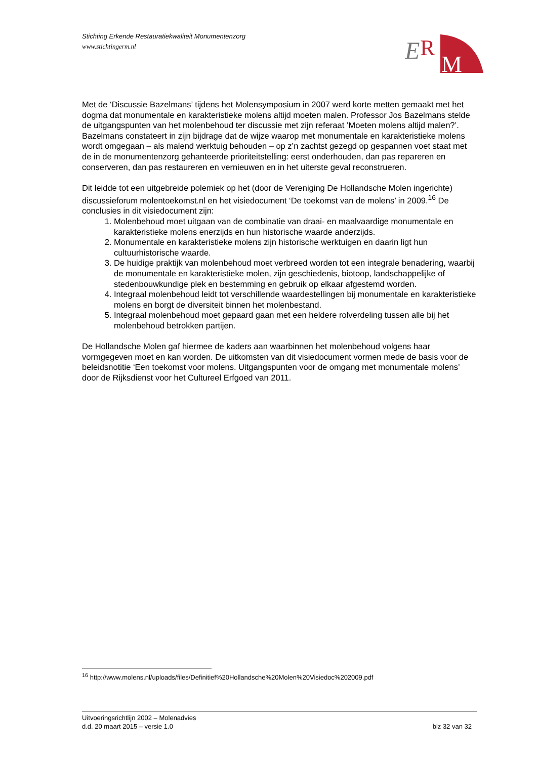Stichting Erkende Restauratiekwaliteit Monumentenzorg
www.stichtingerm.nl
E
R
M
Met de ‘Discussie Bazelmans’ tijdens het Molensymposium in 2007 werd korte metten gemaakt met het dogma dat monumentale en karakteristieke molens altijd moeten malen. Professor Jos Bazelmans stelde de uitgangspunten van het molenbehoud ter discussie met zijn referaat ’Moeten molens altijd malen?’. Bazelmans constateert in zijn bijdrage dat de wijze waarop met monumentale en karakteristieke molens wordt omgegaan – als malend werktuig behouden – op z’n zachtst gezegd op gespannen voet staat met de in de monumentenzorg gehanteerde prioriteitstelling: eerst onderhouden, dan pas repareren en conserveren, dan pas restaureren en vernieuwen en in het uiterste geval reconstrueren.
Dit leidde tot een uitgebreide polemiek op het (door de Vereniging De Hollandsche Molen ingerichte) discussieforum molentoekomst.nl en het visiedocument ‘De toekomst van de molens’ in 2009.<sup>16</sup> De conclusies in dit visiedocument zijn:
1. Molenbehoud moet uitgaan van de combinatie van draai- en maalvaardige monumentale en karakteristieke molens enerzijds en hun historische waarde anderzijds.
2. Monumentale en karakteristieke molens zijn historische werktuigen en daarin ligt hun cultuurhistorische waarde.
3. De huidige praktijk van molenbehoud moet verbreed worden tot een integrale benadering, waarbij de monumentale en karakteristieke molen, zijn geschiedenis, biotoop, landschappelijke of stedenbouwkundige plek en bestemming en gebruik op elkaar afgestemd worden.
4. Integraal molenbehoud leidt tot verschillende waardestellingen bij monumentale en karakteristieke molens en borgt de diversiteit binnen het molenbestand.
5. Integraal molenbehoud moet gepaard gaan met een heldere rolverdeling tussen alle bij het molenbehoud betrokken partijen.
De Hollandsche Molen gaf hiermee de kaders aan waarbinnen het molenbehoud volgens haar vormgegeven moet en kan worden. De uitkomsten van dit visiedocument vormen mede de basis voor de beleidsnotitie ‘Een toekomst voor molens. Uitgangspunten voor de omgang met monumentale molens’ door de Rijksdienst voor het Cultureel Erfgoed van 2011.
<sup>16</sup> http://www.molens.nl/uploads/files/Definitief%20Hollandsche%20Molen%20Visiedoc%202009.pdf
Uitvoeringsrichtlijn 2002 – Molenadvies
d.d. 20 maart 2015 – versie 1.0 blz 32 van 32